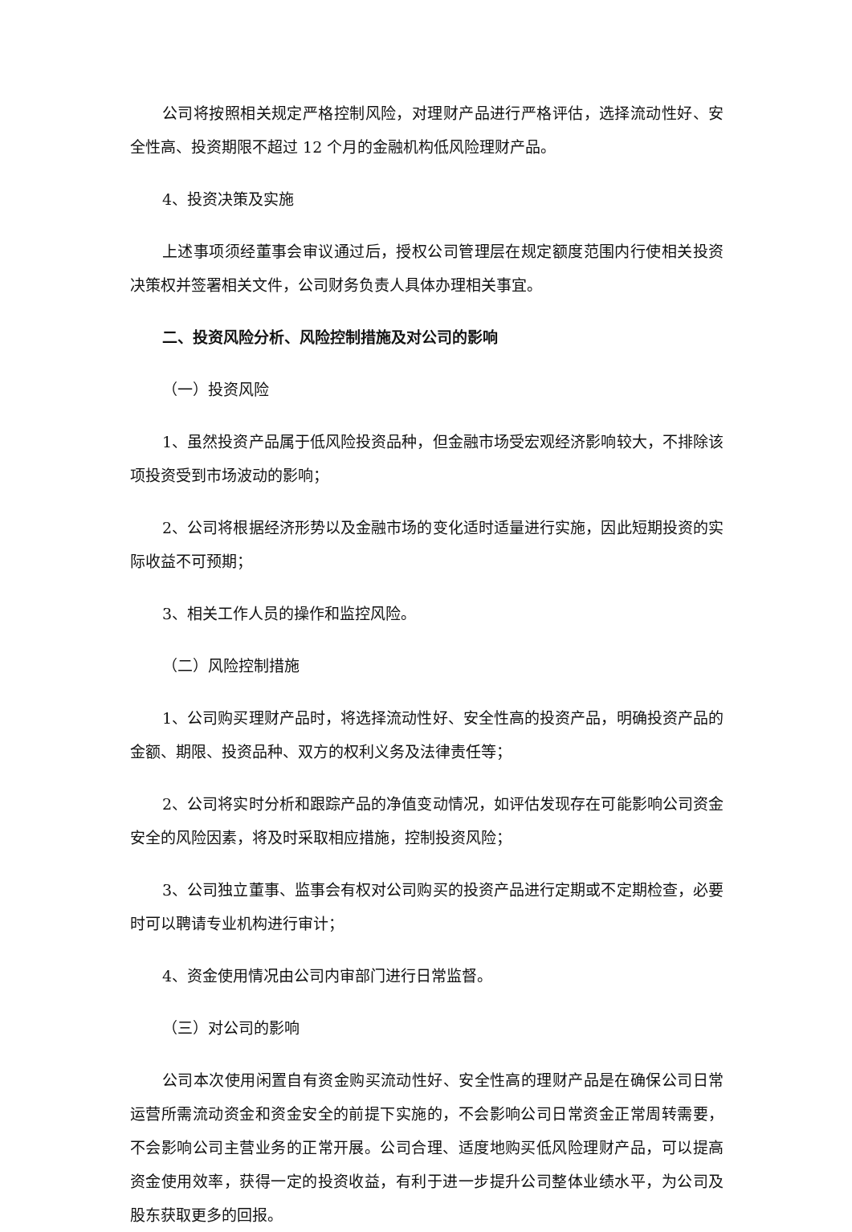公司将按照相关规定严格控制风险，对理财产品进行严格评估，选择流动性好、安全性高、投资期限不超过 12 个月的金融机构低风险理财产品。
4、投资决策及实施
上述事项须经董事会审议通过后，授权公司管理层在规定额度范围内行使相关投资决策权并签署相关文件，公司财务负责人具体办理相关事宜。
二、投资风险分析、风险控制措施及对公司的影响
（一）投资风险
1、虽然投资产品属于低风险投资品种，但金融市场受宏观经济影响较大，不排除该项投资受到市场波动的影响；
2、公司将根据经济形势以及金融市场的变化适时适量进行实施，因此短期投资的实际收益不可预期；
3、相关工作人员的操作和监控风险。
（二）风险控制措施
1、公司购买理财产品时，将选择流动性好、安全性高的投资产品，明确投资产品的金额、期限、投资品种、双方的权利义务及法律责任等；
2、公司将实时分析和跟踪产品的净值变动情况，如评估发现存在可能影响公司资金安全的风险因素，将及时采取相应措施，控制投资风险；
3、公司独立董事、监事会有权对公司购买的投资产品进行定期或不定期检查，必要时可以聘请专业机构进行审计；
4、资金使用情况由公司内审部门进行日常监督。
（三）对公司的影响
公司本次使用闲置自有资金购买流动性好、安全性高的理财产品是在确保公司日常运营所需流动资金和资金安全的前提下实施的，不会影响公司日常资金正常周转需要，不会影响公司主营业务的正常开展。公司合理、适度地购买低风险理财产品，可以提高资金使用效率，获得一定的投资收益，有利于进一步提升公司整体业绩水平，为公司及股东获取更多的回报。